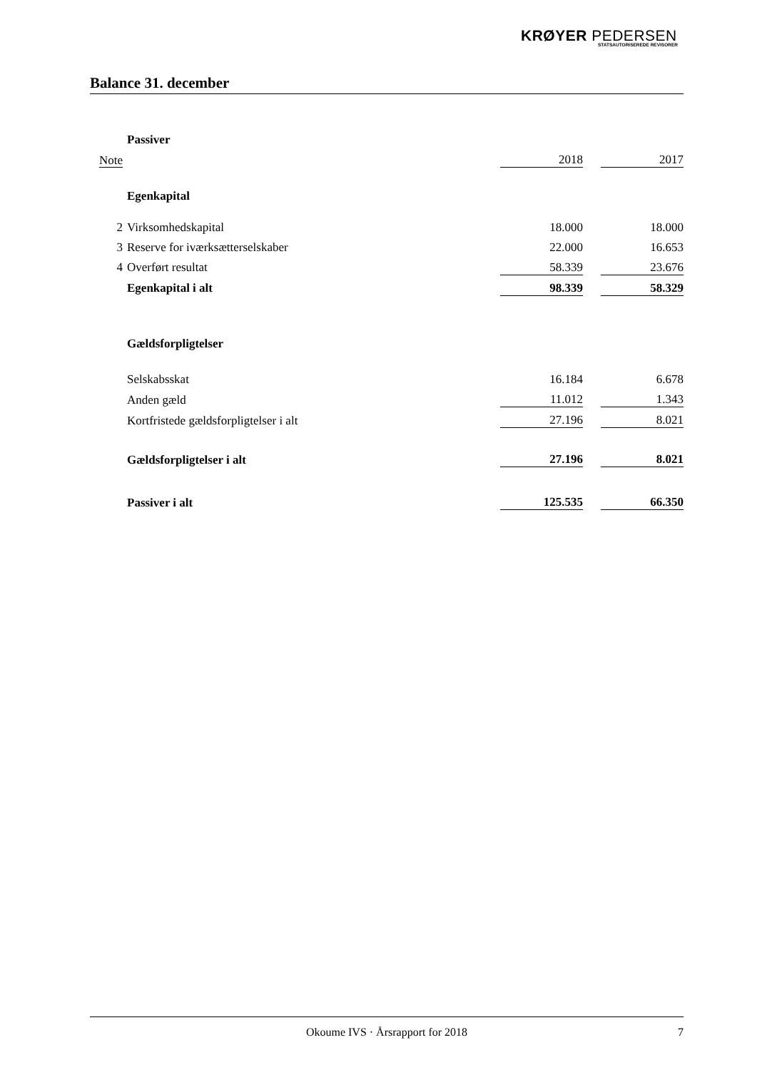KRØYER PEDERSEN
STATSAUTORISEREDE REVISORER
Balance 31. december
| | Passiver | | | |
| Note | | 2018 | | 2017 |
| | Egenkapital | | | |
| 2 | Virksomhedskapital | 18.000 | | 18.000 |
| 3 | Reserve for iværksætterselskaber | 22.000 | | 16.653 |
| 4 | Overført resultat | 58.339 | | 23.676 |
| | Egenkapital i alt | 98.339 | | 58.329 |
| | Gældsforpligtelser | | | |
| | Selskabsskat | 16.184 | | 6.678 |
| | Anden gæld | 11.012 | | 1.343 |
| | Kortfristede gældsforpligtelser i alt | 27.196 | | 8.021 |
| | Gældsforpligtelser i alt | 27.196 | | 8.021 |
| | Passiver i alt | 125.535 | | 66.350 |
Okoume IVS · Årsrapport for 2018 7